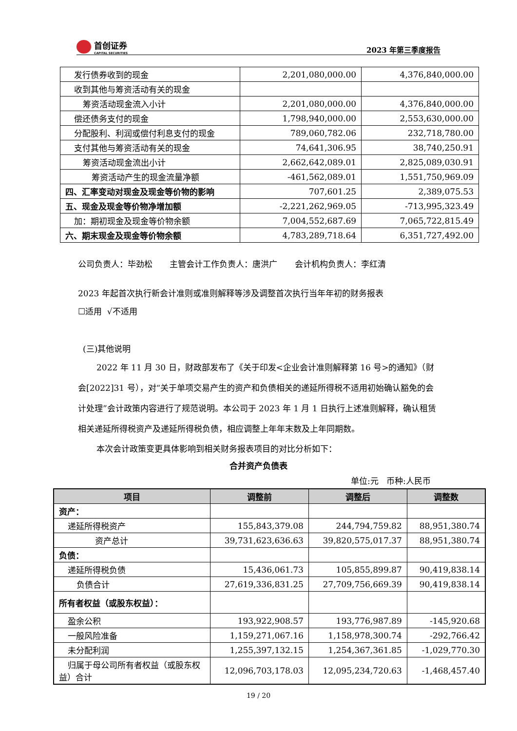首创证券
CAPITAL SECURITIES
2023 年第三季度报告
| 发行债券收到的现金 | 2,201,080,000.00 | 4,376,840,000.00 |
| 收到其他与筹资活动有关的现金 | | |
| 筹资活动现金流入小计 | 2,201,080,000.00 | 4,376,840,000.00 |
| 偿还债务支付的现金 | 1,798,940,000.00 | 2,553,630,000.00 |
| 分配股利、利润或偿付利息支付的现金 | 789,060,782.06 | 232,718,780.00 |
| 支付其他与筹资活动有关的现金 | 74,641,306.95 | 38,740,250.91 |
| 筹资活动现金流出小计 | 2,662,642,089.01 | 2,825,089,030.91 |
| 筹资活动产生的现金流量净额 | -461,562,089.01 | 1,551,750,969.09 |
| 四、汇率变动对现金及现金等价物的影响 | 707,601.25 | 2,389,075.53 |
| 五、现金及现金等价物净增加额 | -2,221,262,969.05 | -713,995,323.49 |
| 加：期初现金及现金等价物余额 | 7,004,552,687.69 | 7,065,722,815.49 |
| 六、期末现金及现金等价物余额 | 4,783,289,718.64 | 6,351,727,492.00 |
公司负责人：毕劲松 主管会计工作负责人：唐洪广 会计机构负责人：李红清
2023 年起首次执行新会计准则或准则解释等涉及调整首次执行当年年初的财务报表
☐适用 √不适用
(三)其他说明
2022 年 11 月 30 日，财政部发布了《关于印发<企业会计准则解释第 16 号>的通知》（财会[2022]31 号），对“关于单项交易产生的资产和负债相关的递延所得税不适用初始确认豁免的会计处理”会计政策内容进行了规范说明。本公司于 2023 年 1 月 1 日执行上述准则解释，确认租赁相关递延所得税资产及递延所得税负债，相应调整上年年末数及上年同期数。
本次会计政策变更具体影响到相关财务报表项目的对比分析如下：
合并资产负债表
单位:元 币种:人民币
| 项目 | 调整前 | 调整后 | 调整数 |
| --- | --- | --- | --- |
| 资产： | | | |
| 递延所得税资产 | 155,843,379.08 | 244,794,759.82 | 88,951,380.74 |
| 资产总计 | 39,731,623,636.63 | 39,820,575,017.37 | 88,951,380.74 |
| 负债： | | | |
| 递延所得税负债 | 15,436,061.73 | 105,855,899.87 | 90,419,838.14 |
| 负债合计 | 27,619,336,831.25 | 27,709,756,669.39 | 90,419,838.14 |
| 所有者权益（或股东权益）： | | | |
| 盈余公积 | 193,922,908.57 | 193,776,987.89 | -145,920.68 |
| 一般风险准备 | 1,159,271,067.16 | 1,158,978,300.74 | -292,766.42 |
| 未分配利润 | 1,255,397,132.15 | 1,254,367,361.85 | -1,029,770.30 |
| 归属于母公司所有者权益（或股东权益）合计 | 12,096,703,178.03 | 12,095,234,720.63 | -1,468,457.40 |
19 / 20